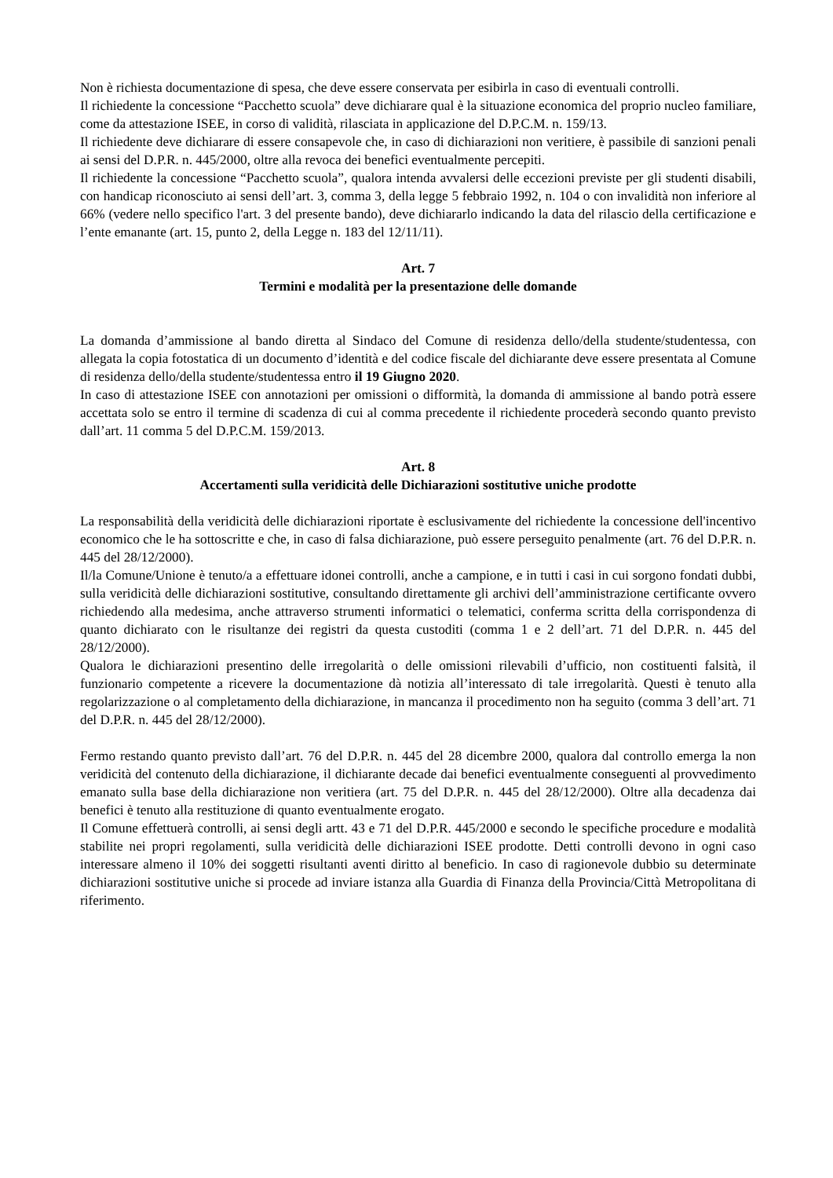Non è richiesta documentazione di spesa, che deve essere conservata per esibirla in caso di eventuali controlli.
Il richiedente la concessione “Pacchetto scuola” deve dichiarare qual è la situazione economica del proprio nucleo familiare, come da attestazione ISEE, in corso di validità, rilasciata in applicazione del D.P.C.M. n. 159/13.
Il richiedente deve dichiarare di essere consapevole che, in caso di dichiarazioni non veritiere, è passibile di sanzioni penali ai sensi del D.P.R. n. 445/2000, oltre alla revoca dei benefici eventualmente percepiti.
Il richiedente la concessione “Pacchetto scuola”, qualora intenda avvalersi delle eccezioni previste per gli studenti disabili, con handicap riconosciuto ai sensi dell’art. 3, comma 3, della legge 5 febbraio 1992, n. 104 o con invalidità non inferiore al 66% (vedere nello specifico l'art. 3 del presente bando), deve dichiararlo indicando la data del rilascio della certificazione e l’ente emanante (art. 15, punto 2, della Legge n. 183 del 12/11/11).
Art. 7
Termini e modalità per la presentazione delle domande
La domanda d’ammissione al bando diretta al Sindaco del Comune di residenza dello/della studente/studentessa, con allegata la copia fotostatica di un documento d’identità e del codice fiscale del dichiarante deve essere presentata al Comune di residenza dello/della studente/studentessa entro il 19 Giugno 2020.
In caso di attestazione ISEE con annotazioni per omissioni o difformità, la domanda di ammissione al bando potrà essere accettata solo se entro il termine di scadenza di cui al comma precedente il richiedente procederà secondo quanto previsto dall’art. 11 comma 5 del D.P.C.M. 159/2013.
Art. 8
Accertamenti sulla veridicità delle Dichiarazioni sostitutive uniche prodotte
La responsabilità della veridicità delle dichiarazioni riportate è esclusivamente del richiedente la concessione dell'incentivo economico che le ha sottoscritte e che, in caso di falsa dichiarazione, può essere perseguito penalmente (art. 76 del D.P.R. n. 445 del 28/12/2000).
Il/la Comune/Unione è tenuto/a a effettuare idonei controlli, anche a campione, e in tutti i casi in cui sorgono fondati dubbi, sulla veridicità delle dichiarazioni sostitutive, consultando direttamente gli archivi dell’amministrazione certificante ovvero richiedendo alla medesima, anche attraverso strumenti informatici o telematici, conferma scritta della corrispondenza di quanto dichiarato con le risultanze dei registri da questa custoditi (comma 1 e 2 dell’art. 71 del D.P.R. n. 445 del 28/12/2000).
Qualora le dichiarazioni presentino delle irregolarità o delle omissioni rilevabili d’ufficio, non costituenti falsità, il funzionario competente a ricevere la documentazione dà notizia all’interessato di tale irregolarità. Questi è tenuto alla regolarizzazione o al completamento della dichiarazione, in mancanza il procedimento non ha seguito (comma 3 dell’art. 71 del D.P.R. n. 445 del 28/12/2000).
Fermo restando quanto previsto dall’art. 76 del D.P.R. n. 445 del 28 dicembre 2000, qualora dal controllo emerga la non veridicità del contenuto della dichiarazione, il dichiarante decade dai benefici eventualmente conseguenti al provvedimento emanato sulla base della dichiarazione non veritiera (art. 75 del D.P.R. n. 445 del 28/12/2000). Oltre alla decadenza dai benefici è tenuto alla restituzione di quanto eventualmente erogato.
Il Comune effettuerà controlli, ai sensi degli artt. 43 e 71 del D.P.R. 445/2000 e secondo le specifiche procedure e modalità stabilite nei propri regolamenti, sulla veridicità delle dichiarazioni ISEE prodotte. Detti controlli devono in ogni caso interessare almeno il 10% dei soggetti risultanti aventi diritto al beneficio. In caso di ragionevole dubbio su determinate dichiarazioni sostitutive uniche si procede ad inviare istanza alla Guardia di Finanza della Provincia/Città Metropolitana di riferimento.